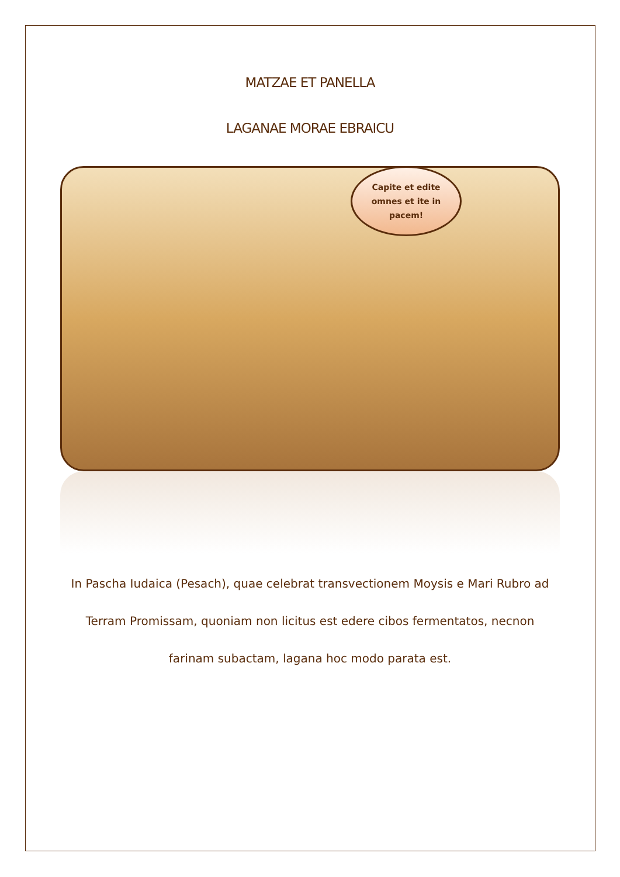MATZAE ET PANELLA
LAGANAE MORAE EBRAICU
Capite et edite
omnes et ite in
pacem!
In Pascha Iudaica (Pesach), quae celebrat transvectionem Moysis e Mari Rubro ad Terram Promissam, quoniam non licitus est edere cibos fermentatos, necnon farinam subactam, lagana hoc modo parata est.